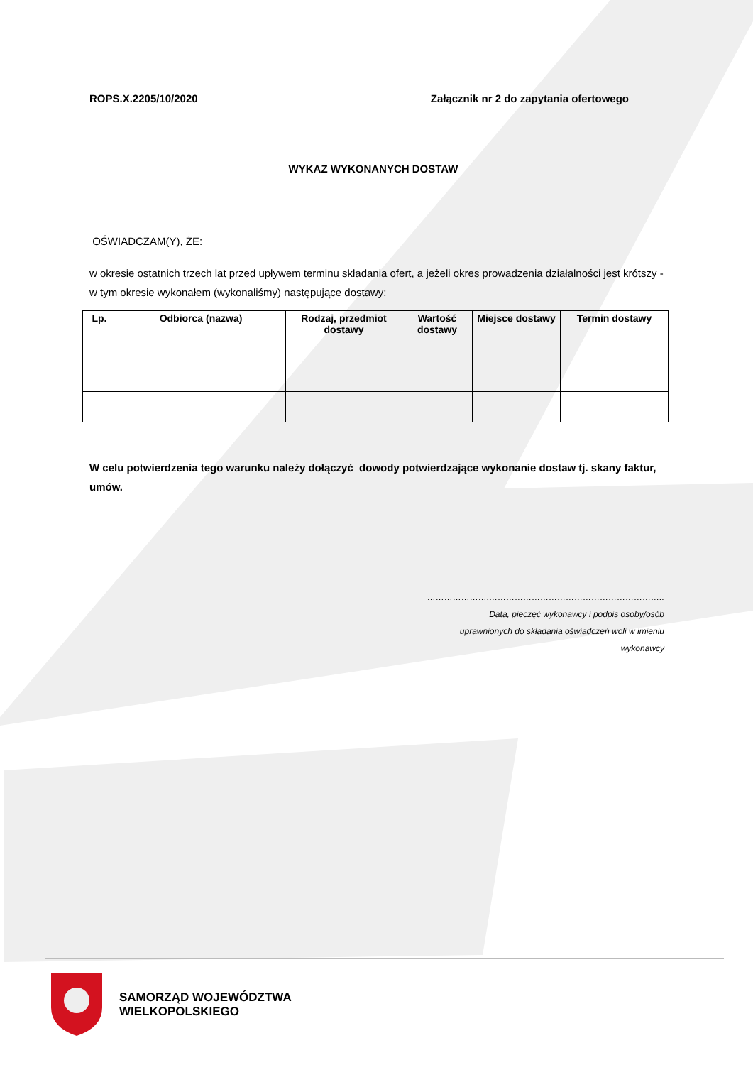ROPS.X.2205/10/2020 Załącznik nr 2 do zapytania ofertowego
WYKAZ WYKONANYCH DOSTAW
OŚWIADCZAM(Y), ŻE:
w okresie ostatnich trzech lat przed upływem terminu składania ofert, a jeżeli okres prowadzenia działalności jest krótszy - w tym okresie wykonałem (wykonaliśmy) następujące dostawy:
| Lp. | Odbiorca (nazwa) | Rodzaj, przedmiot dostawy | Wartość dostawy | Miejsce dostawy | Termin dostawy |
| --- | --- | --- | --- | --- | --- |
W celu potwierdzenia tego warunku należy dołączyć dowody potwierdzające wykonanie dostaw tj. skany faktur, umów.
………………….……………………………………………………..
Data, pieczęć wykonawcy i podpis osoby/osób
uprawnionych do składania oświadczeń woli w imieniu
wykonawcy
SAMORZĄD WOJEWÓDZTWA
WIELKOPOLSKIEGO